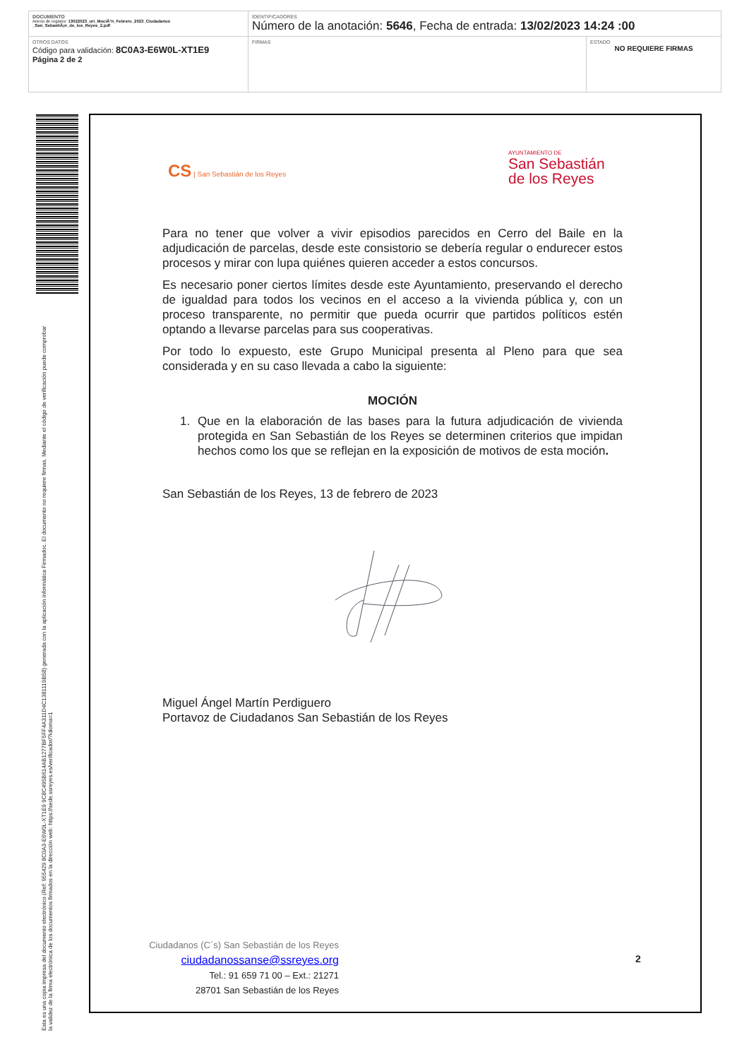| DOCUMENTO Anexo de registro: 13022023_ori_MociÃ³n_Febrero_2023_Ciudadanos _San_SebastiÃ¡n_de_los_Reyes_2.pdf | IDENTIFICADORES Número de la anotación: 5646 , Fecha de entrada: 13/02/2023 14:24 :00 | |
| OTROS DATOS Código para validación: 8C0A3-E6W0L-XT1E9 Página 2 de 2 | FIRMAS | ESTADO NO REQUIERE FIRMAS |
Esta es una copia impresa del documento electrónico (Ref: 955429 8C0A3-E6W0L-XT1E9 9C8C495B614AB1277BF5FF4A311D4C1381119B58) generada con la aplicación informática Firmadoc. El documento no requiere firmas. Mediante el código de verificación puede comprobar la validez de la firma electrónica de los documentos firmados en la dirección web: https://sede.ssreyes.es/verificador/?idioma=1
CS | San Sebastián de los Reyes
AYUNTAMIENTO DE
San Sebastián
de los Reyes
Para no tener que volver a vivir episodios parecidos en Cerro del Baile en la adjudicación de parcelas, desde este consistorio se debería regular o endurecer estos procesos y mirar con lupa quiénes quieren acceder a estos concursos.
Es necesario poner ciertos límites desde este Ayuntamiento, preservando el derecho de igualdad para todos los vecinos en el acceso a la vivienda pública y, con un proceso transparente, no permitir que pueda ocurrir que partidos políticos estén optando a llevarse parcelas para sus cooperativas.
Por todo lo expuesto, este Grupo Municipal presenta al Pleno para que sea considerada y en su caso llevada a cabo la siguiente:
MOCIÓN
1. Que en la elaboración de las bases para la futura adjudicación de vivienda protegida en San Sebastián de los Reyes se determinen criterios que impidan hechos como los que se reflejan en la exposición de motivos de esta moción.
San Sebastián de los Reyes, 13 de febrero de 2023
Miguel Ángel Martín Perdiguero
Portavoz de Ciudadanos San Sebastián de los Reyes
Ciudadanos (C´s) San Sebastián de los Reyes
ciudadanossanse@ssreyes.org
Tel.: 91 659 71 00 – Ext.: 21271
28701 San Sebastián de los Reyes
2